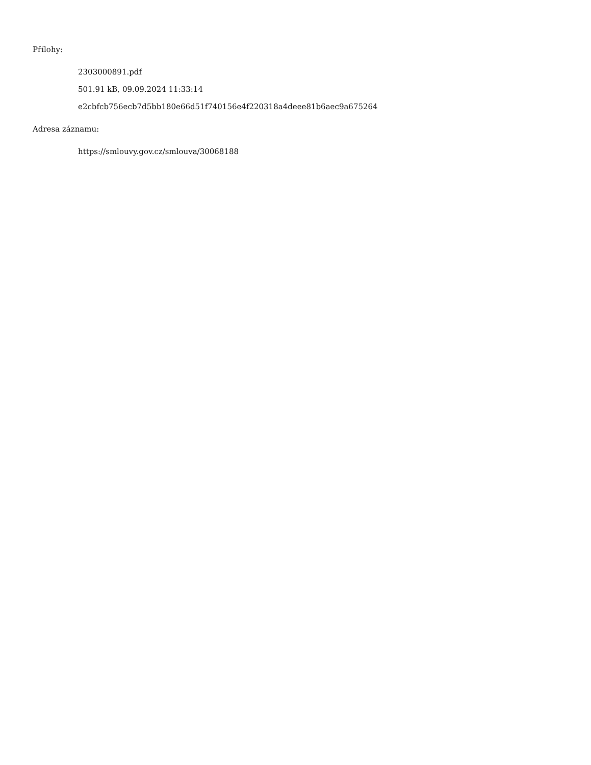Přílohy:
2303000891.pdf
501.91 kB, 09.09.2024 11:33:14
e2cbfcb756ecb7d5bb180e66d51f740156e4f220318a4deee81b6aec9a675264
Adresa záznamu:
https://smlouvy.gov.cz/smlouva/30068188